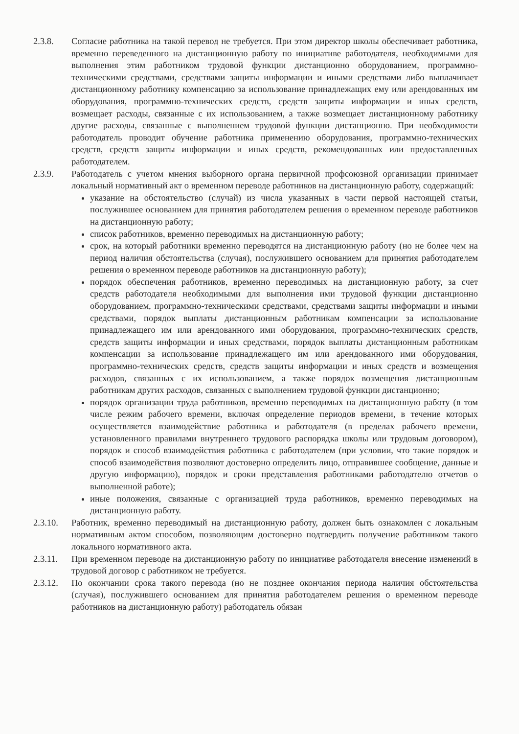2.3.8. Согласие работника на такой перевод не требуется. При этом директор школы обеспечивает работника, временно переведенного на дистанционную работу по инициативе работодателя, необходимыми для выполнения этим работником трудовой функции дистанционно оборудованием, программно-техническими средствами, средствами защиты информации и иными средствами либо выплачивает дистанционному работнику компенсацию за использование принадлежащих ему или арендованных им оборудования, программно-технических средств, средств защиты информации и иных средств, возмещает расходы, связанные с их использованием, а также возмещает дистанционному работнику другие расходы, связанные с выполнением трудовой функции дистанционно. При необходимости работодатель проводит обучение работника применению оборудования, программно-технических средств, средств защиты информации и иных средств, рекомендованных или предоставленных работодателем.
2.3.9. Работодатель с учетом мнения выборного органа первичной профсоюзной организации принимает локальный нормативный акт о временном переводе работников на дистанционную работу, содержащий:
указание на обстоятельство (случай) из числа указанных в части первой настоящей статьи, послужившее основанием для принятия работодателем решения о временном переводе работников на дистанционную работу;
список работников, временно переводимых на дистанционную работу;
срок, на который работники временно переводятся на дистанционную работу (но не более чем на период наличия обстоятельства (случая), послужившего основанием для принятия работодателем решения о временном переводе работников на дистанционную работу);
порядок обеспечения работников, временно переводимых на дистанционную работу, за счет средств работодателя необходимыми для выполнения ими трудовой функции дистанционно оборудованием, программно-техническими средствами, средствами защиты информации и иными средствами, порядок выплаты дистанционным работникам компенсации за использование принадлежащего им или арендованного ими оборудования, программно-технических средств, средств защиты информации и иных средствами, порядок выплаты дистанционным работникам компенсации за использование принадлежащего им или арендованного ими оборудования, программно-технических средств, средств защиты информации и иных средств и возмещения расходов, связанных с их использованием, а также порядок возмещения дистанционным работникам других расходов, связанных с выполнением трудовой функции дистанционно;
порядок организации труда работников, временно переводимых на дистанционную работу (в том числе режим рабочего времени, включая определение периодов времени, в течение которых осуществляется взаимодействие работника и работодателя (в пределах рабочего времени, установленного правилами внутреннего трудового распорядка школы или трудовым договором), порядок и способ взаимодействия работника с работодателем (при условии, что такие порядок и способ взаимодействия позволяют достоверно определить лицо, отправившее сообщение, данные и другую информацию), порядок и сроки представления работниками работодателю отчетов о выполненной работе);
иные положения, связанные с организацией труда работников, временно переводимых на дистанционную работу.
2.3.10. Работник, временно переводимый на дистанционную работу, должен быть ознакомлен с локальным нормативным актом способом, позволяющим достоверно подтвердить получение работником такого локального нормативного акта.
2.3.11. При временном переводе на дистанционную работу по инициативе работодателя внесение изменений в трудовой договор с работником не требуется.
2.3.12. По окончании срока такого перевода (но не позднее окончания периода наличия обстоятельства (случая), послужившего основанием для принятия работодателем решения о временном переводе работников на дистанционную работу) работодатель обязан